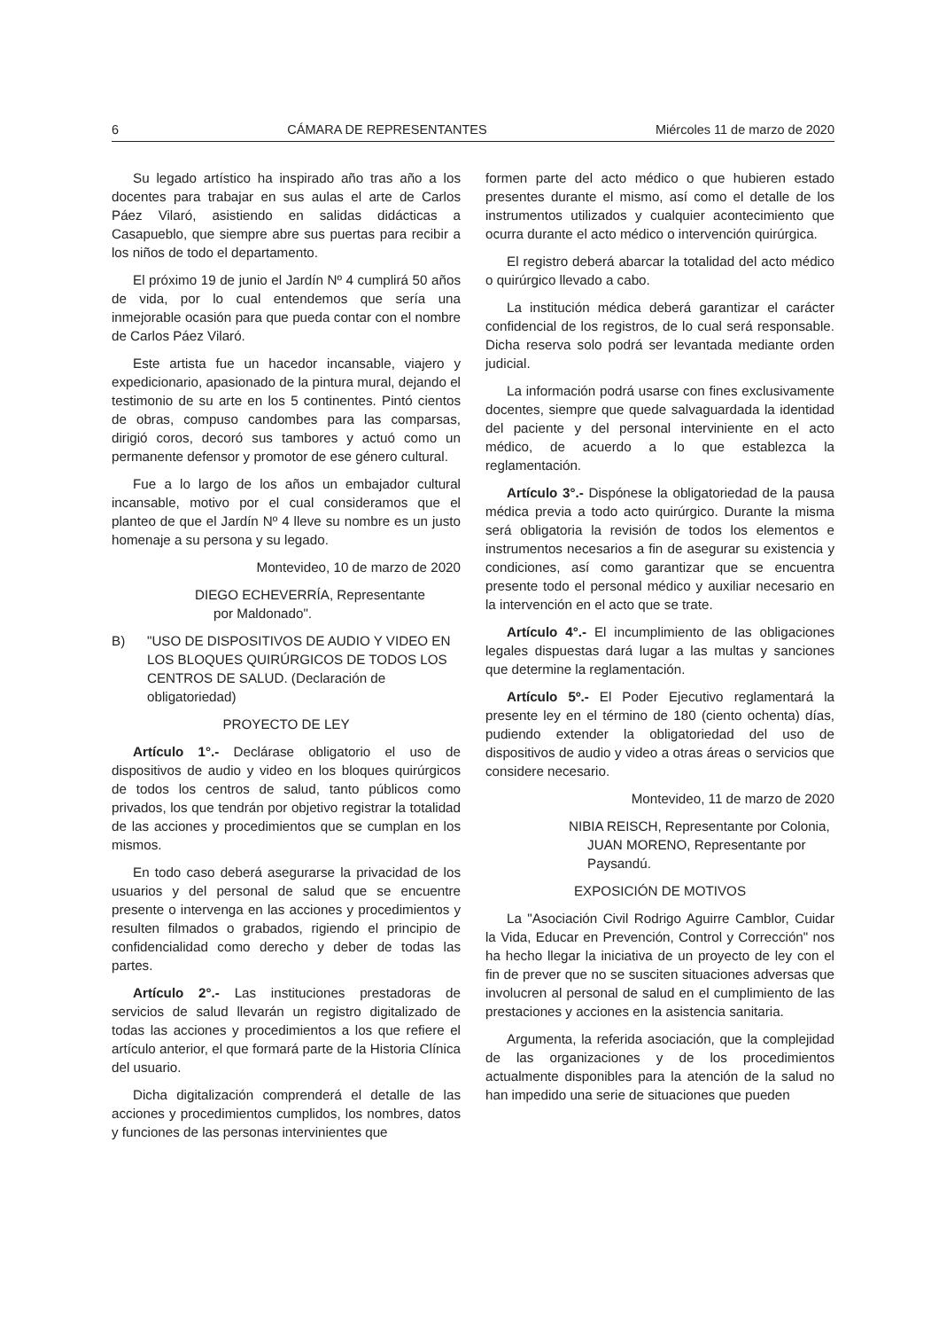6 CÁMARA DE REPRESENTANTES Miércoles 11 de marzo de 2020
Su legado artístico ha inspirado año tras año a los docentes para trabajar en sus aulas el arte de Carlos Páez Vilaró, asistiendo en salidas didácticas a Casapueblo, que siempre abre sus puertas para recibir a los niños de todo el departamento.
El próximo 19 de junio el Jardín Nº 4 cumplirá 50 años de vida, por lo cual entendemos que sería una inmejorable ocasión para que pueda contar con el nombre de Carlos Páez Vilaró.
Este artista fue un hacedor incansable, viajero y expedicionario, apasionado de la pintura mural, dejando el testimonio de su arte en los 5 continentes. Pintó cientos de obras, compuso candombes para las comparsas, dirigió coros, decoró sus tambores y actuó como un permanente defensor y promotor de ese género cultural.
Fue a lo largo de los años un embajador cultural incansable, motivo por el cual consideramos que el planteo de que el Jardín Nº 4 lleve su nombre es un justo homenaje a su persona y su legado.
Montevideo, 10 de marzo de 2020
DIEGO ECHEVERRÍA, Representante
por Maldonado".
B) "USO DE DISPOSITIVOS DE AUDIO Y VIDEO EN LOS BLOQUES QUIRÚRGICOS DE TODOS LOS CENTROS DE SALUD. (Declaración de obligatoriedad)
PROYECTO DE LEY
Artículo 1°.- Declárase obligatorio el uso de dispositivos de audio y video en los bloques quirúrgicos de todos los centros de salud, tanto públicos como privados, los que tendrán por objetivo registrar la totalidad de las acciones y procedimientos que se cumplan en los mismos.
En todo caso deberá asegurarse la privacidad de los usuarios y del personal de salud que se encuentre presente o intervenga en las acciones y procedimientos y resulten filmados o grabados, rigiendo el principio de confidencialidad como derecho y deber de todas las partes.
Artículo 2°.- Las instituciones prestadoras de servicios de salud llevarán un registro digitalizado de todas las acciones y procedimientos a los que refiere el artículo anterior, el que formará parte de la Historia Clínica del usuario.
Dicha digitalización comprenderá el detalle de las acciones y procedimientos cumplidos, los nombres, datos y funciones de las personas intervinientes que
formen parte del acto médico o que hubieren estado presentes durante el mismo, así como el detalle de los instrumentos utilizados y cualquier acontecimiento que ocurra durante el acto médico o intervención quirúrgica.
El registro deberá abarcar la totalidad del acto médico o quirúrgico llevado a cabo.
La institución médica deberá garantizar el carácter confidencial de los registros, de lo cual será responsable. Dicha reserva solo podrá ser levantada mediante orden judicial.
La información podrá usarse con fines exclusivamente docentes, siempre que quede salvaguardada la identidad del paciente y del personal interviniente en el acto médico, de acuerdo a lo que establezca la reglamentación.
Artículo 3°.- Dispónese la obligatoriedad de la pausa médica previa a todo acto quirúrgico. Durante la misma será obligatoria la revisión de todos los elementos e instrumentos necesarios a fin de asegurar su existencia y condiciones, así como garantizar que se encuentra presente todo el personal médico y auxiliar necesario en la intervención en el acto que se trate.
Artículo 4°.- El incumplimiento de las obligaciones legales dispuestas dará lugar a las multas y sanciones que determine la reglamentación.
Artículo 5º.- El Poder Ejecutivo reglamentará la presente ley en el término de 180 (ciento ochenta) días, pudiendo extender la obligatoriedad del uso de dispositivos de audio y video a otras áreas o servicios que considere necesario.
Montevideo, 11 de marzo de 2020
NIBIA REISCH, Representante por Colonia,
JUAN MORENO, Representante por
Paysandú.
EXPOSICIÓN DE MOTIVOS
La "Asociación Civil Rodrigo Aguirre Camblor, Cuidar la Vida, Educar en Prevención, Control y Corrección" nos ha hecho llegar la iniciativa de un proyecto de ley con el fin de prever que no se susciten situaciones adversas que involucren al personal de salud en el cumplimiento de las prestaciones y acciones en la asistencia sanitaria.
Argumenta, la referida asociación, que la complejidad de las organizaciones y de los procedimientos actualmente disponibles para la atención de la salud no han impedido una serie de situaciones que pueden